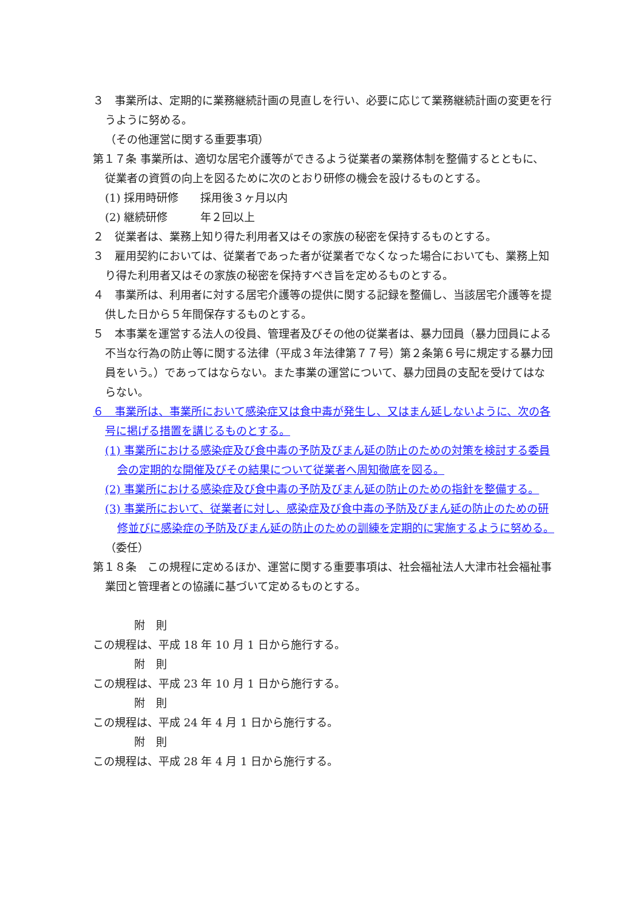３　事業所は、定期的に業務継続計画の見直しを行い、必要に応じて業務継続計画の変更を行うように努める。
（その他運営に関する重要事項）
第１７条 事業所は、適切な居宅介護等ができるよう従業者の業務体制を整備するとともに、従業者の資質の向上を図るために次のとおり研修の機会を設けるものとする。
(1) 採用時研修　　採用後３ヶ月以内
(2) 継続研修　　　年２回以上
２　従業者は、業務上知り得た利用者又はその家族の秘密を保持するものとする。
３　雇用契約においては、従業者であった者が従業者でなくなった場合においても、業務上知り得た利用者又はその家族の秘密を保持すべき旨を定めるものとする。
４　事業所は、利用者に対する居宅介護等の提供に関する記録を整備し、当該居宅介護等を提供した日から５年間保存するものとする。
５　本事業を運営する法人の役員、管理者及びその他の従業者は、暴力団員（暴力団員による不当な行為の防止等に関する法律（平成３年法律第７７号）第２条第６号に規定する暴力団員をいう。）であってはならない。また事業の運営について、暴力団員の支配を受けてはならない。
６　事業所は、事業所において感染症又は食中毒が発生し、又はまん延しないように、次の各号に掲げる措置を講じるものとする。
(1) 事業所における感染症及び食中毒の予防及びまん延の防止のための対策を検討する委員会の定期的な開催及びその結果について従業者へ周知徹底を図る。
(2) 事業所における感染症及び食中毒の予防及びまん延の防止のための指針を整備する。
(3) 事業所において、従業者に対し、感染症及び食中毒の予防及びまん延の防止のための研修並びに感染症の予防及びまん延の防止のための訓練を定期的に実施するように努める。
（委任）
第１８条　この規程に定めるほか、運営に関する重要事項は、社会福祉法人大津市社会福祉事業団と管理者との協議に基づいて定めるものとする。
附　則
この規程は、平成 18 年 10 月 1 日から施行する。
附　則
この規程は、平成 23 年 10 月 1 日から施行する。
附　則
この規程は、平成 24 年 4 月 1 日から施行する。
附　則
この規程は、平成 28 年 4 月 1 日から施行する。